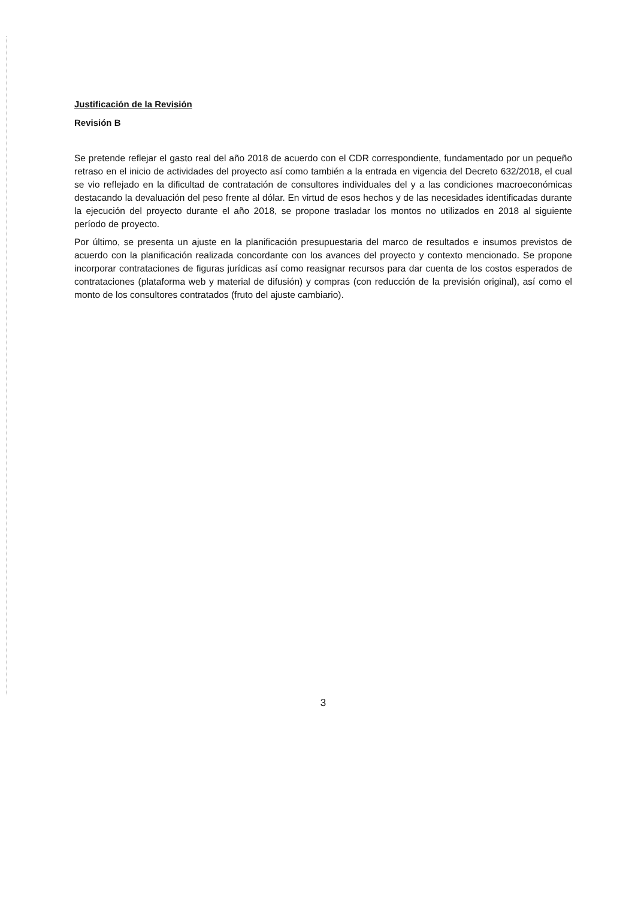Justificación de la Revisión
Revisión B
Se pretende reflejar el gasto real del año 2018 de acuerdo con el CDR correspondiente, fundamentado por un pequeño retraso en el inicio de actividades del proyecto así como también a la entrada en vigencia del Decreto 632/2018, el cual se vio reflejado en la dificultad de contratación de consultores individuales del y a las condiciones macroeconómicas destacando la devaluación del peso frente al dólar. En virtud de esos hechos y de las necesidades identificadas durante la ejecución del proyecto durante el año 2018, se propone trasladar los montos no utilizados en 2018 al siguiente período de proyecto.
Por último, se presenta un ajuste en la planificación presupuestaria del marco de resultados e insumos previstos de acuerdo con la planificación realizada concordante con los avances del proyecto y contexto mencionado. Se propone incorporar contrataciones de figuras jurídicas así como reasignar recursos para dar cuenta de los costos esperados de contrataciones (plataforma web y material de difusión) y compras (con reducción de la previsión original), así como el monto de los consultores contratados (fruto del ajuste cambiario).
3